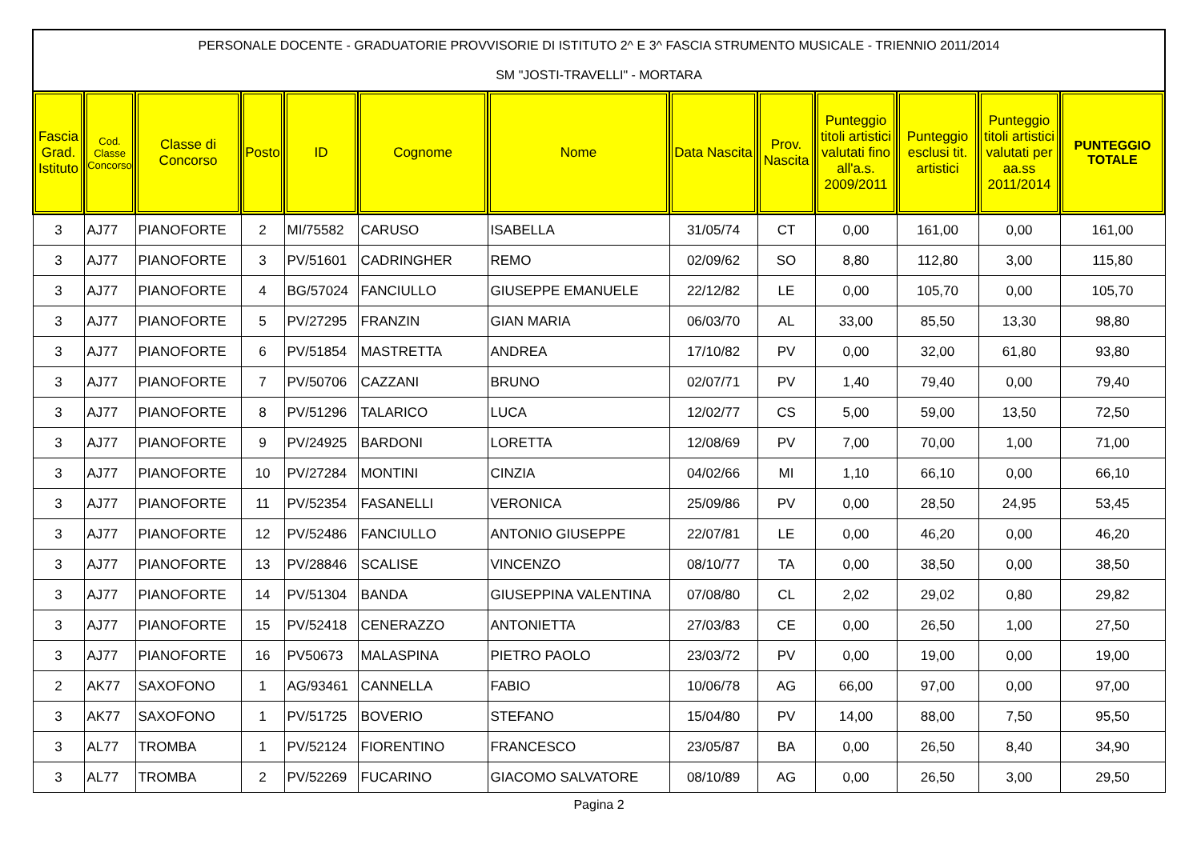PERSONALE DOCENTE - GRADUATORIE PROVVISORIE DI ISTITUTO 2^ E 3^ FASCIA STRUMENTO MUSICALE - TRIENNIO 2011/2014
SM "JOSTI-TRAVELLI" - MORTARA
| Fascia Grad. Istituto | Cod. Classe Concorso | Classe di Concorso | Posto | ID | Cognome | Nome | Data Nascita | Prov. Nascita | Punteggio titoli artistici valutati fino all'a.s. 2009/2011 | Punteggio esclusi tit. artistici | Punteggio titoli artistici valutati per aa.ss 2011/2014 | PUNTEGGIO TOTALE |
| --- | --- | --- | --- | --- | --- | --- | --- | --- | --- | --- | --- | --- |
| 3 | AJ77 | PIANOFORTE | 2 | MI/75582 | CARUSO | ISABELLA | 31/05/74 | CT | 0,00 | 161,00 | 0,00 | 161,00 |
| 3 | AJ77 | PIANOFORTE | 3 | PV/51601 | CADRINGHER | REMO | 02/09/62 | SO | 8,80 | 112,80 | 3,00 | 115,80 |
| 3 | AJ77 | PIANOFORTE | 4 | BG/57024 | FANCIULLO | GIUSEPPE EMANUELE | 22/12/82 | LE | 0,00 | 105,70 | 0,00 | 105,70 |
| 3 | AJ77 | PIANOFORTE | 5 | PV/27295 | FRANZIN | GIAN MARIA | 06/03/70 | AL | 33,00 | 85,50 | 13,30 | 98,80 |
| 3 | AJ77 | PIANOFORTE | 6 | PV/51854 | MASTRETTA | ANDREA | 17/10/82 | PV | 0,00 | 32,00 | 61,80 | 93,80 |
| 3 | AJ77 | PIANOFORTE | 7 | PV/50706 | CAZZANI | BRUNO | 02/07/71 | PV | 1,40 | 79,40 | 0,00 | 79,40 |
| 3 | AJ77 | PIANOFORTE | 8 | PV/51296 | TALARICO | LUCA | 12/02/77 | CS | 5,00 | 59,00 | 13,50 | 72,50 |
| 3 | AJ77 | PIANOFORTE | 9 | PV/24925 | BARDONI | LORETTA | 12/08/69 | PV | 7,00 | 70,00 | 1,00 | 71,00 |
| 3 | AJ77 | PIANOFORTE | 10 | PV/27284 | MONTINI | CINZIA | 04/02/66 | MI | 1,10 | 66,10 | 0,00 | 66,10 |
| 3 | AJ77 | PIANOFORTE | 11 | PV/52354 | FASANELLI | VERONICA | 25/09/86 | PV | 0,00 | 28,50 | 24,95 | 53,45 |
| 3 | AJ77 | PIANOFORTE | 12 | PV/52486 | FANCIULLO | ANTONIO GIUSEPPE | 22/07/81 | LE | 0,00 | 46,20 | 0,00 | 46,20 |
| 3 | AJ77 | PIANOFORTE | 13 | PV/28846 | SCALISE | VINCENZO | 08/10/77 | TA | 0,00 | 38,50 | 0,00 | 38,50 |
| 3 | AJ77 | PIANOFORTE | 14 | PV/51304 | BANDA | GIUSEPPINA VALENTINA | 07/08/80 | CL | 2,02 | 29,02 | 0,80 | 29,82 |
| 3 | AJ77 | PIANOFORTE | 15 | PV/52418 | CENERAZZO | ANTONIETTA | 27/03/83 | CE | 0,00 | 26,50 | 1,00 | 27,50 |
| 3 | AJ77 | PIANOFORTE | 16 | PV50673 | MALASPINA | PIETRO PAOLO | 23/03/72 | PV | 0,00 | 19,00 | 0,00 | 19,00 |
| 2 | AK77 | SAXOFONO | 1 | AG/93461 | CANNELLA | FABIO | 10/06/78 | AG | 66,00 | 97,00 | 0,00 | 97,00 |
| 3 | AK77 | SAXOFONO | 1 | PV/51725 | BOVERIO | STEFANO | 15/04/80 | PV | 14,00 | 88,00 | 7,50 | 95,50 |
| 3 | AL77 | TROMBA | 1 | PV/52124 | FIORENTINO | FRANCESCO | 23/05/87 | BA | 0,00 | 26,50 | 8,40 | 34,90 |
| 3 | AL77 | TROMBA | 2 | PV/52269 | FUCARINO | GIACOMO SALVATORE | 08/10/89 | AG | 0,00 | 26,50 | 3,00 | 29,50 |
Pagina 2